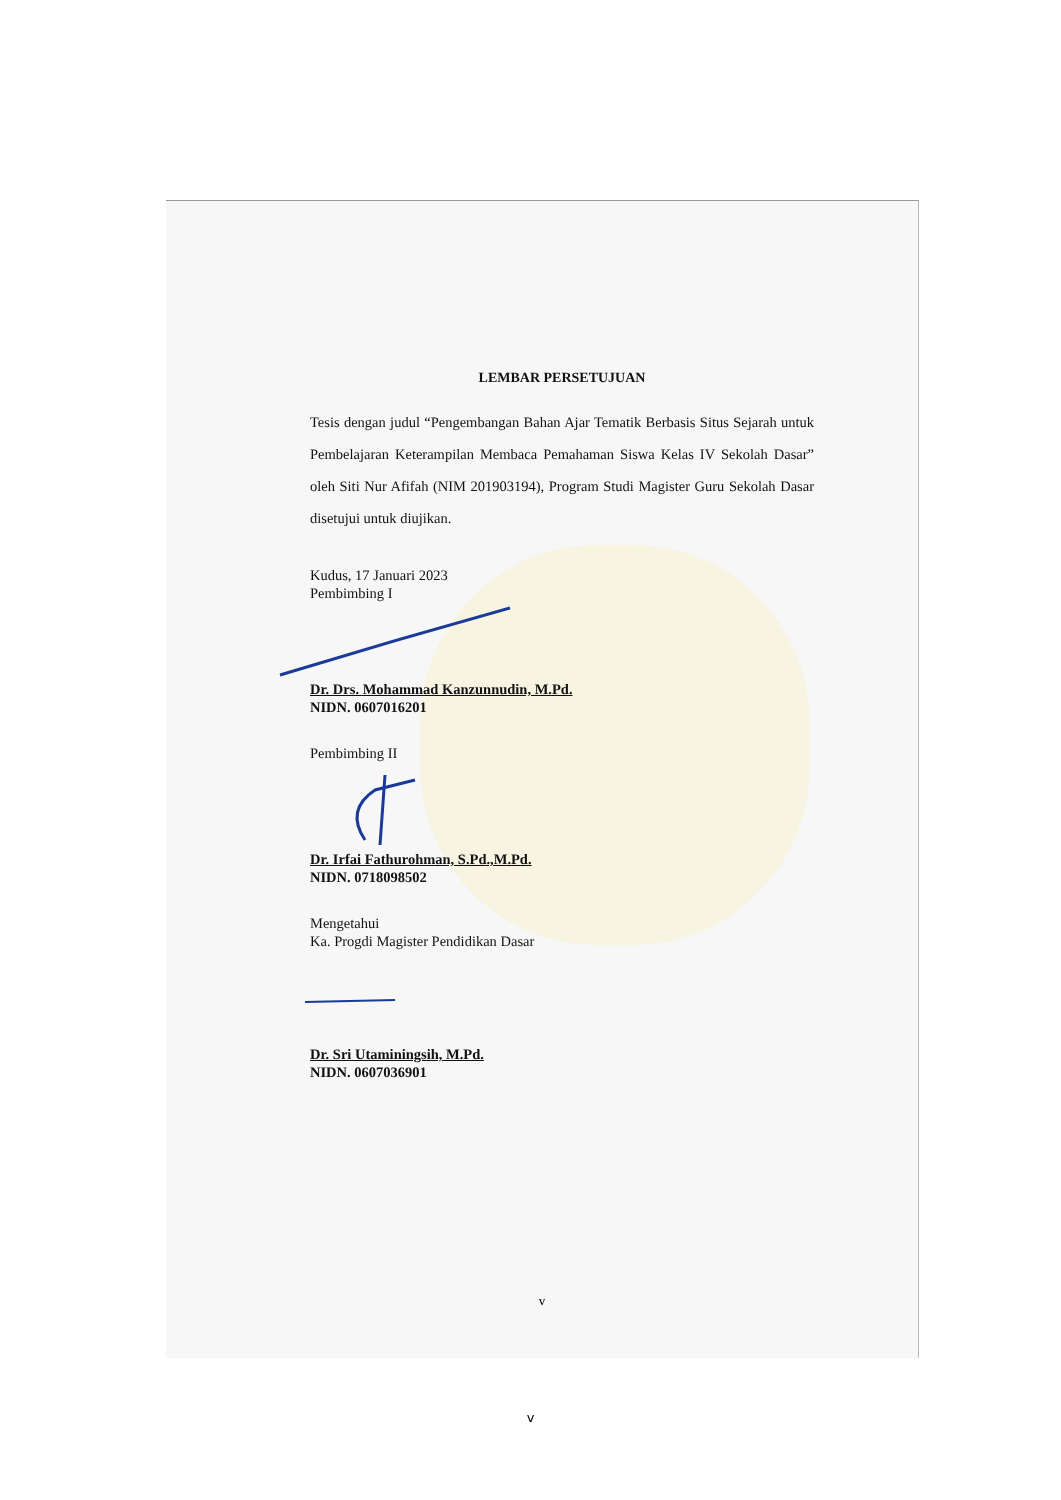LEMBAR PERSETUJUAN
Tesis dengan judul “Pengembangan Bahan Ajar Tematik Berbasis Situs Sejarah untuk Pembelajaran Keterampilan Membaca Pemahaman Siswa Kelas IV Sekolah Dasar” oleh Siti Nur Afifah (NIM 201903194), Program Studi Magister Guru Sekolah Dasar disetujui untuk diujikan.
Kudus, 17 Januari 2023
Pembimbing I
Dr. Drs. Mohammad Kanzunnudin, M.Pd.
NIDN. 0607016201
Pembimbing II
Dr. Irfai Fathurohman, S.Pd.,M.Pd.
NIDN. 0718098502
Mengetahui
Ka. Progdi Magister Pendidikan Dasar
Dr. Sri Utaminingsih, M.Pd.
NIDN. 0607036901
v
v